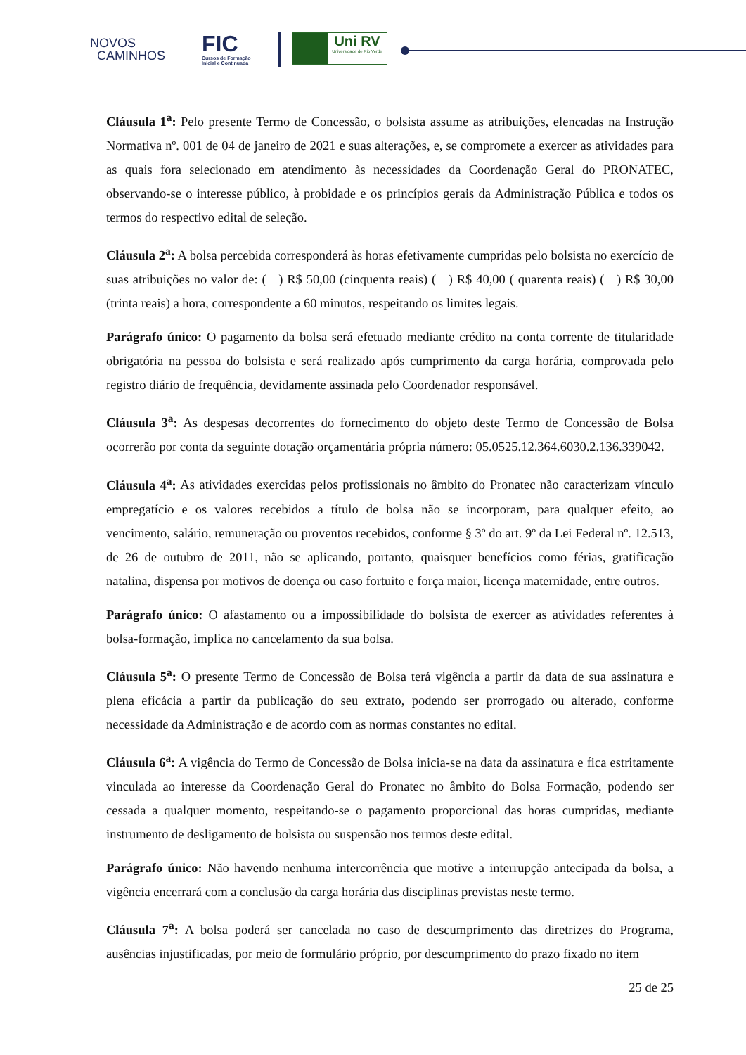NOVOS
CAMINHOS
FIC
Cursos de Formação
Inicial e Continuada
Uni RV
Universidade de Rio Verde
Cláusula 1<sup>a</sup>: Pelo presente Termo de Concessão, o bolsista assume as atribuições, elencadas na Instrução Normativa nº. 001 de 04 de janeiro de 2021 e suas alterações, e, se compromete a exercer as atividades para as quais fora selecionado em atendimento às necessidades da Coordenação Geral do PRONATEC, observando-se o interesse público, à probidade e os princípios gerais da Administração Pública e todos os termos do respectivo edital de seleção.
Cláusula 2<sup>a</sup>: A bolsa percebida corresponderá às horas efetivamente cumpridas pelo bolsista no exercício de suas atribuições no valor de: ( ) R$ 50,00 (cinquenta reais) ( ) R$ 40,00 ( quarenta reais) ( ) R$ 30,00 (trinta reais) a hora, correspondente a 60 minutos, respeitando os limites legais.
Parágrafo único: O pagamento da bolsa será efetuado mediante crédito na conta corrente de titularidade obrigatória na pessoa do bolsista e será realizado após cumprimento da carga horária, comprovada pelo registro diário de frequência, devidamente assinada pelo Coordenador responsável.
Cláusula 3<sup>a</sup>: As despesas decorrentes do fornecimento do objeto deste Termo de Concessão de Bolsa ocorrerão por conta da seguinte dotação orçamentária própria número: 05.0525.12.364.6030.2.136.339042.
Cláusula 4<sup>a</sup>: As atividades exercidas pelos profissionais no âmbito do Pronatec não caracterizam vínculo empregatício e os valores recebidos a título de bolsa não se incorporam, para qualquer efeito, ao vencimento, salário, remuneração ou proventos recebidos, conforme § 3º do art. 9º da Lei Federal nº. 12.513, de 26 de outubro de 2011, não se aplicando, portanto, quaisquer benefícios como férias, gratificação natalina, dispensa por motivos de doença ou caso fortuito e força maior, licença maternidade, entre outros.
Parágrafo único: O afastamento ou a impossibilidade do bolsista de exercer as atividades referentes à bolsa-formação, implica no cancelamento da sua bolsa.
Cláusula 5<sup>a</sup>: O presente Termo de Concessão de Bolsa terá vigência a partir da data de sua assinatura e plena eficácia a partir da publicação do seu extrato, podendo ser prorrogado ou alterado, conforme necessidade da Administração e de acordo com as normas constantes no edital.
Cláusula 6<sup>a</sup>: A vigência do Termo de Concessão de Bolsa inicia-se na data da assinatura e fica estritamente vinculada ao interesse da Coordenação Geral do Pronatec no âmbito do Bolsa Formação, podendo ser cessada a qualquer momento, respeitando-se o pagamento proporcional das horas cumpridas, mediante instrumento de desligamento de bolsista ou suspensão nos termos deste edital.
Parágrafo único: Não havendo nenhuma intercorrência que motive a interrupção antecipada da bolsa, a vigência encerrará com a conclusão da carga horária das disciplinas previstas neste termo.
Cláusula 7<sup>a</sup>: A bolsa poderá ser cancelada no caso de descumprimento das diretrizes do Programa, ausências injustificadas, por meio de formulário próprio, por descumprimento do prazo fixado no item
25 de 25